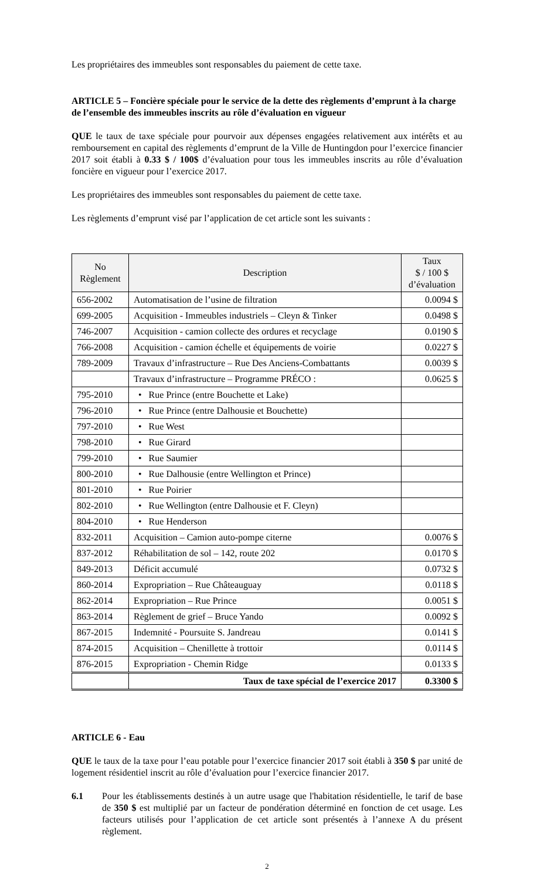Les propriétaires des immeubles sont responsables du paiement de cette taxe.
ARTICLE 5 – Foncière spéciale pour le service de la dette des règlements d’emprunt à la charge de l’ensemble des immeubles inscrits au rôle d’évaluation en vigueur
QUE le taux de taxe spéciale pour pourvoir aux dépenses engagées relativement aux intérêts et au remboursement en capital des règlements d’emprunt de la Ville de Huntingdon pour l’exercice financier 2017 soit établi à 0.33 $ / 100$ d’évaluation pour tous les immeubles inscrits au rôle d’évaluation foncière en vigueur pour l’exercice 2017.
Les propriétaires des immeubles sont responsables du paiement de cette taxe.
Les règlements d’emprunt visé par l’application de cet article sont les suivants :
| No Règlement | Description | Taux $ / 100 $ d’évaluation |
| --- | --- | --- |
| 656-2002 | Automatisation de l’usine de filtration | 0.0094 $ |
| 699-2005 | Acquisition - Immeubles industriels – Cleyn & Tinker | 0.0498 $ |
| 746-2007 | Acquisition - camion collecte des ordures et recyclage | 0.0190 $ |
| 766-2008 | Acquisition - camion échelle et équipements de voirie | 0.0227 $ |
| 789-2009 | Travaux d’infrastructure – Rue Des Anciens-Combattants | 0.0039 $ |
| | Travaux d’infrastructure – Programme PRÉCO : | 0.0625 $ |
| 795-2010 | • Rue Prince (entre Bouchette et Lake) | |
| 796-2010 | • Rue Prince (entre Dalhousie et Bouchette) | |
| 797-2010 | • Rue West | |
| 798-2010 | • Rue Girard | |
| 799-2010 | • Rue Saumier | |
| 800-2010 | • Rue Dalhousie (entre Wellington et Prince) | |
| 801-2010 | • Rue Poirier | |
| 802-2010 | • Rue Wellington (entre Dalhousie et F. Cleyn) | |
| 804-2010 | • Rue Henderson | |
| 832-2011 | Acquisition – Camion auto-pompe citerne | 0.0076 $ |
| 837-2012 | Réhabilitation de sol – 142, route 202 | 0.0170 $ |
| 849-2013 | Déficit accumulé | 0.0732 $ |
| 860-2014 | Expropriation – Rue Châteauguay | 0.0118 $ |
| 862-2014 | Expropriation – Rue Prince | 0.0051 $ |
| 863-2014 | Règlement de grief – Bruce Yando | 0.0092 $ |
| 867-2015 | Indemnité - Poursuite S. Jandreau | 0.0141 $ |
| 874-2015 | Acquisition – Chenillette à trottoir | 0.0114 $ |
| 876-2015 | Expropriation - Chemin Ridge | 0.0133 $ |
| | Taux de taxe spécial de l’exercice 2017 | 0.3300 $ |
ARTICLE 6 - Eau
QUE le taux de la taxe pour l’eau potable pour l’exercice financier 2017 soit établi à 350 $ par unité de logement résidentiel inscrit au rôle d’évaluation pour l’exercice financier 2017.
6.1 Pour les établissements destinés à un autre usage que l'habitation résidentielle, le tarif de base de 350 $ est multiplié par un facteur de pondération déterminé en fonction de cet usage. Les facteurs utilisés pour l’application de cet article sont présentés à l’annexe A du présent règlement.
2